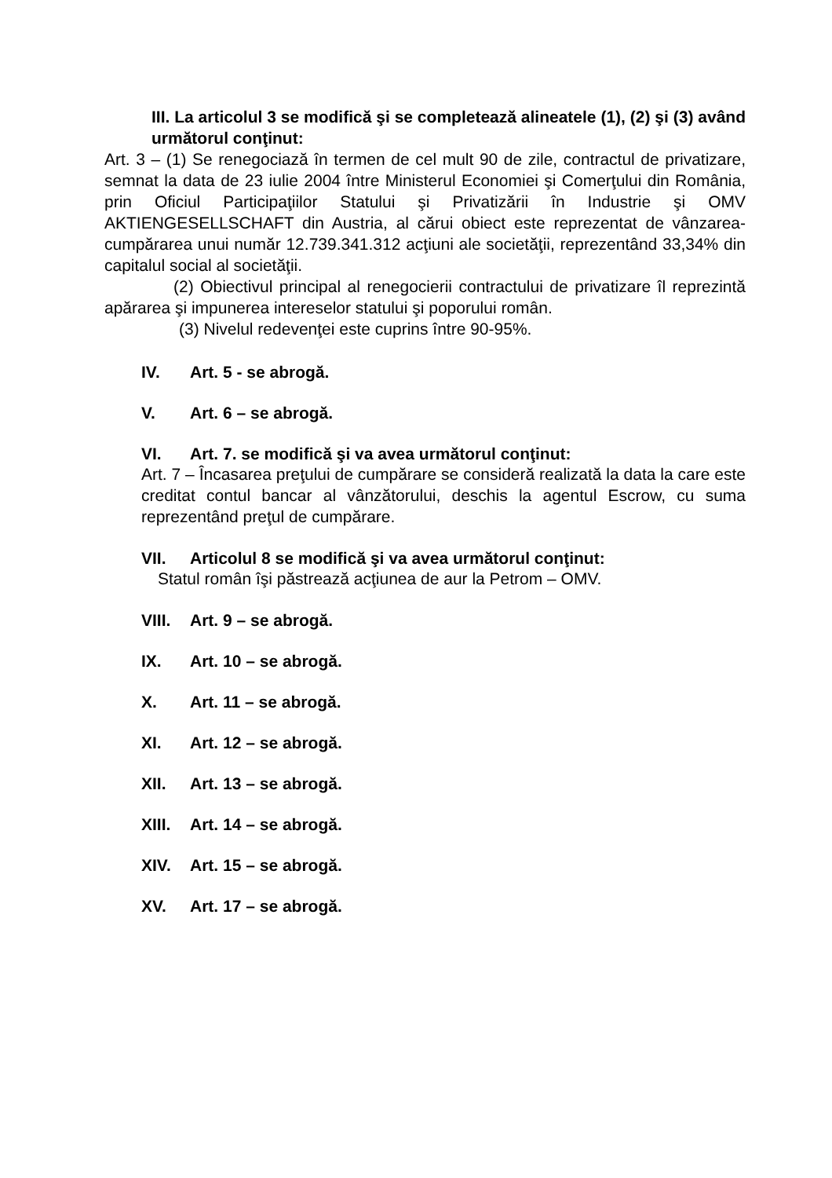III. La articolul 3 se modifică şi se completează alineatele (1), (2) şi (3) având următorul conţinut:
Art. 3 – (1) Se renegociază în termen de cel mult 90 de zile, contractul de privatizare, semnat la data de 23 iulie 2004 între Ministerul Economiei şi Comerţului din România, prin Oficiul Participaţiilor Statului şi Privatizării în Industrie şi OMV AKTIENGESELLSCHAFT din Austria, al cărui obiect este reprezentat de vânzarea-cumpărarea unui număr 12.739.341.312 acţiuni ale societăţii, reprezentând 33,34% din capitalul social al societăţii.
(2) Obiectivul principal al renegocierii contractului de privatizare îl reprezintă apărarea şi impunerea intereselor statului şi poporului român.
(3) Nivelul redevenţei este cuprins între 90-95%.
IV. Art. 5 - se abrogă.
V. Art. 6 – se abrogă.
VI. Art. 7. se modifică şi va avea următorul conţinut:
Art. 7 – Încasarea preţului de cumpărare se consideră realizată la data la care este creditat contul bancar al vânzătorului, deschis la agentul Escrow, cu suma reprezentând preţul de cumpărare.
VII. Articolul 8 se modifică şi va avea următorul conţinut:
Statul român îşi păstrează acţiunea de aur la Petrom – OMV.
VIII. Art. 9 – se abrogă.
IX. Art. 10 – se abrogă.
X. Art. 11 – se abrogă.
XI. Art. 12 – se abrogă.
XII. Art. 13 – se abrogă.
XIII. Art. 14 – se abrogă.
XIV. Art. 15 – se abrogă.
XV. Art. 17 – se abrogă.